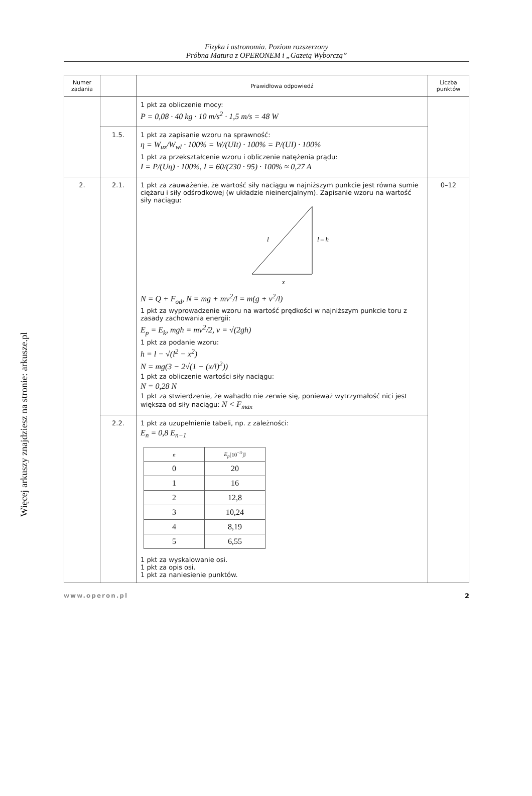Więcej arkuszy znajdziesz na stronie: arkusze.pl
Fizyka i astronomia. Poziom rozszerzony
Próbna Matura z OPERONEM i „Gazetą Wyborczą”
| Numer zadania | | Prawidłowa odpowiedź | Liczba punktów |
| --- | --- | --- | --- |
| | | 1 pkt za obliczenie mocy: P = 0,08 · 40 kg · 10 m/s<sup>2</sup> · 1,5 m/s = 48 W | |
| | 1.5. | 1 pkt za zapisanie wzoru na sprawność: η = W<sub>uz</sub>/W<sub>wl</sub> · 100% = W/(UIt) · 100% = P/(UI) · 100% 1 pkt za przekształcenie wzoru i obliczenie natężenia prądu: I = P/(Uη) · 100%, I = 60/(230 · 95) · 100% ≈ 0,27 A | |
| 2. | 2.1. | 1 pkt za zauważenie, że wartość siły naciągu w najniższym punkcie jest równa sumie ciężaru i siły odśrodkowej (w układzie nieinercjalnym). Zapisanie wzoru na wartość siły naciągu: l l – h x N = Q + F<sub>od</sub>, N = mg + mv<sup>2</sup>/l = m(g + v<sup>2</sup>/l) 1 pkt za wyprowadzenie wzoru na wartość prędkości w najniższym punkcie toru z zasady zachowania energii: E<sub>p</sub> = E<sub>k</sub>, mgh = mv<sup>2</sup>/2, v = √(2gh) 1 pkt za podanie wzoru: h = l − √(l<sup>2</sup> − x<sup>2</sup>) N = mg(3 − 2√(1 − (x/l)<sup>2</sup>)) 1 pkt za obliczenie wartości siły naciągu: N = 0,28 N 1 pkt za stwierdzenie, że wahadło nie zerwie się, ponieważ wytrzymałość nici jest większa od siły naciągu: N < F<sub>max</sub> | 0–12 |
| | 2.2. | 1 pkt za uzupełnienie tabeli, np. z zależności: E<sub>n</sub> = 0,8 E<sub>n−1</sub> / n / E<sub>p</sub> [10<sup>−3</sup>]J / / --- / --- / / 0 / 20 / / 1 / 16 / / 2 / 12,8 / / 3 / 10,24 / / 4 / 8,19 / / 5 / 6,55 / 1 pkt za wyskalowanie osi. 1 pkt za opis osi. 1 pkt za naniesienie punktów. | |
www.operon.pl 2